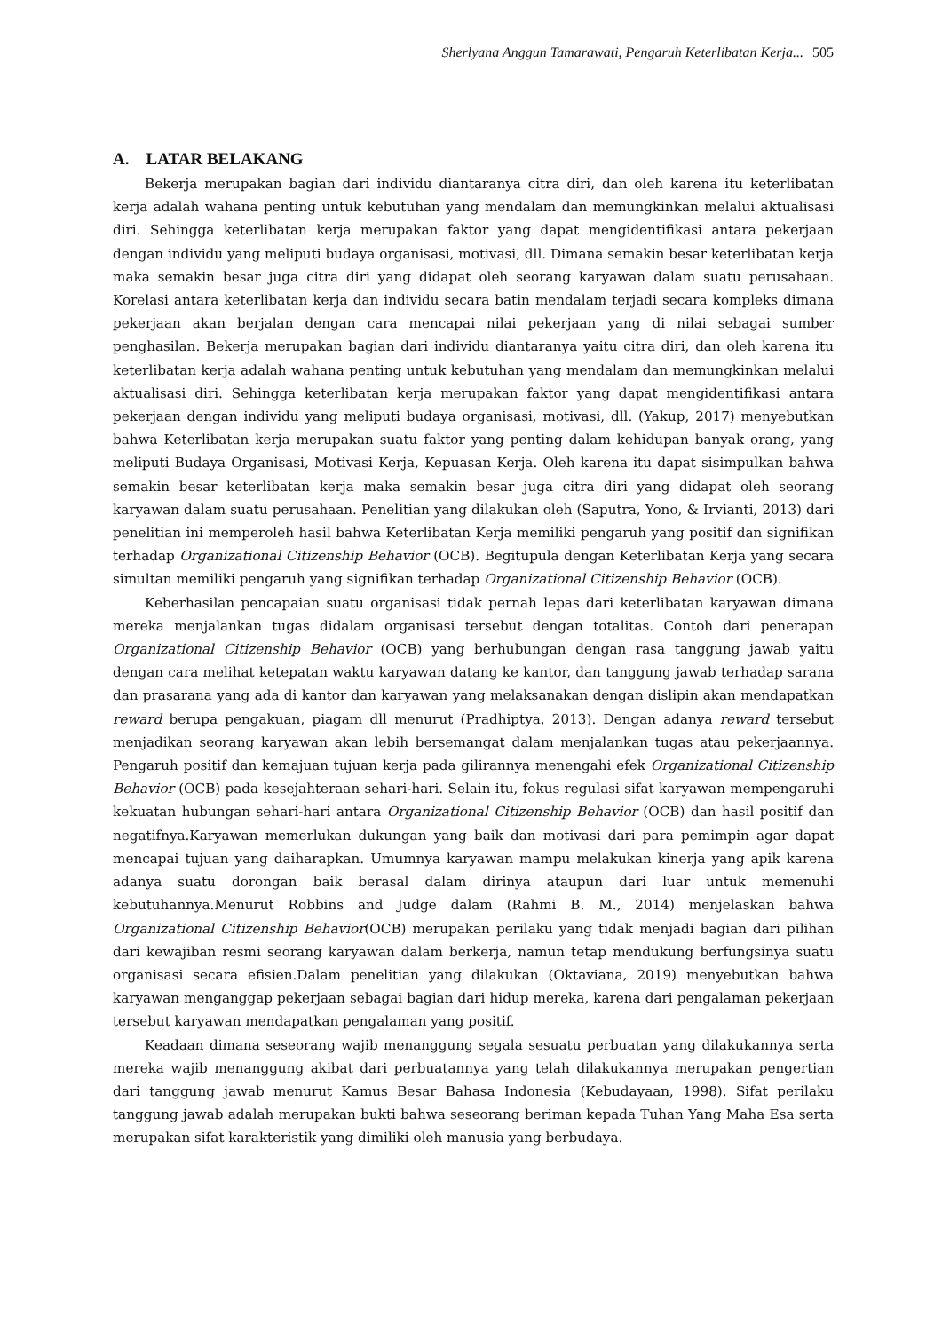Sherlyana Anggun Tamarawati, Pengaruh Keterlibatan Kerja... 505
A. LATAR BELAKANG
Bekerja merupakan bagian dari individu diantaranya citra diri, dan oleh karena itu keterlibatan kerja adalah wahana penting untuk kebutuhan yang mendalam dan memungkinkan melalui aktualisasi diri. Sehingga keterlibatan kerja merupakan faktor yang dapat mengidentifikasi antara pekerjaan dengan individu yang meliputi budaya organisasi, motivasi, dll. Dimana semakin besar keterlibatan kerja maka semakin besar juga citra diri yang didapat oleh seorang karyawan dalam suatu perusahaan. Korelasi antara keterlibatan kerja dan individu secara batin mendalam terjadi secara kompleks dimana pekerjaan akan berjalan dengan cara mencapai nilai pekerjaan yang di nilai sebagai sumber penghasilan. Bekerja merupakan bagian dari individu diantaranya yaitu citra diri, dan oleh karena itu keterlibatan kerja adalah wahana penting untuk kebutuhan yang mendalam dan memungkinkan melalui aktualisasi diri. Sehingga keterlibatan kerja merupakan faktor yang dapat mengidentifikasi antara pekerjaan dengan individu yang meliputi budaya organisasi, motivasi, dll. (Yakup, 2017) menyebutkan bahwa Keterlibatan kerja merupakan suatu faktor yang penting dalam kehidupan banyak orang, yang meliputi Budaya Organisasi, Motivasi Kerja, Kepuasan Kerja. Oleh karena itu dapat sisimpulkan bahwa semakin besar keterlibatan kerja maka semakin besar juga citra diri yang didapat oleh seorang karyawan dalam suatu perusahaan. Penelitian yang dilakukan oleh (Saputra, Yono, & Irvianti, 2013) dari penelitian ini memperoleh hasil bahwa Keterlibatan Kerja memiliki pengaruh yang positif dan signifikan terhadap Organizational Citizenship Behavior (OCB). Begitupula dengan Keterlibatan Kerja yang secara simultan memiliki pengaruh yang signifikan terhadap Organizational Citizenship Behavior (OCB).
Keberhasilan pencapaian suatu organisasi tidak pernah lepas dari keterlibatan karyawan dimana mereka menjalankan tugas didalam organisasi tersebut dengan totalitas. Contoh dari penerapan Organizational Citizenship Behavior (OCB) yang berhubungan dengan rasa tanggung jawab yaitu dengan cara melihat ketepatan waktu karyawan datang ke kantor, dan tanggung jawab terhadap sarana dan prasarana yang ada di kantor dan karyawan yang melaksanakan dengan dislipin akan mendapatkan reward berupa pengakuan, piagam dll menurut (Pradhiptya, 2013). Dengan adanya reward tersebut menjadikan seorang karyawan akan lebih bersemangat dalam menjalankan tugas atau pekerjaannya. Pengaruh positif dan kemajuan tujuan kerja pada gilirannya menengahi efek Organizational Citizenship Behavior (OCB) pada kesejahteraan sehari-hari. Selain itu, fokus regulasi sifat karyawan mempengaruhi kekuatan hubungan sehari-hari antara Organizational Citizenship Behavior (OCB) dan hasil positif dan negatifnya.Karyawan memerlukan dukungan yang baik dan motivasi dari para pemimpin agar dapat mencapai tujuan yang daiharapkan. Umumnya karyawan mampu melakukan kinerja yang apik karena adanya suatu dorongan baik berasal dalam dirinya ataupun dari luar untuk memenuhi kebutuhannya.Menurut Robbins and Judge dalam (Rahmi B. M., 2014) menjelaskan bahwa Organizational Citizenship Behavior(OCB) merupakan perilaku yang tidak menjadi bagian dari pilihan dari kewajiban resmi seorang karyawan dalam berkerja, namun tetap mendukung berfungsinya suatu organisasi secara efisien.Dalam penelitian yang dilakukan (Oktaviana, 2019) menyebutkan bahwa karyawan menganggap pekerjaan sebagai bagian dari hidup mereka, karena dari pengalaman pekerjaan tersebut karyawan mendapatkan pengalaman yang positif.
Keadaan dimana seseorang wajib menanggung segala sesuatu perbuatan yang dilakukannya serta mereka wajib menanggung akibat dari perbuatannya yang telah dilakukannya merupakan pengertian dari tanggung jawab menurut Kamus Besar Bahasa Indonesia (Kebudayaan, 1998). Sifat perilaku tanggung jawab adalah merupakan bukti bahwa seseorang beriman kepada Tuhan Yang Maha Esa serta merupakan sifat karakteristik yang dimiliki oleh manusia yang berbudaya.